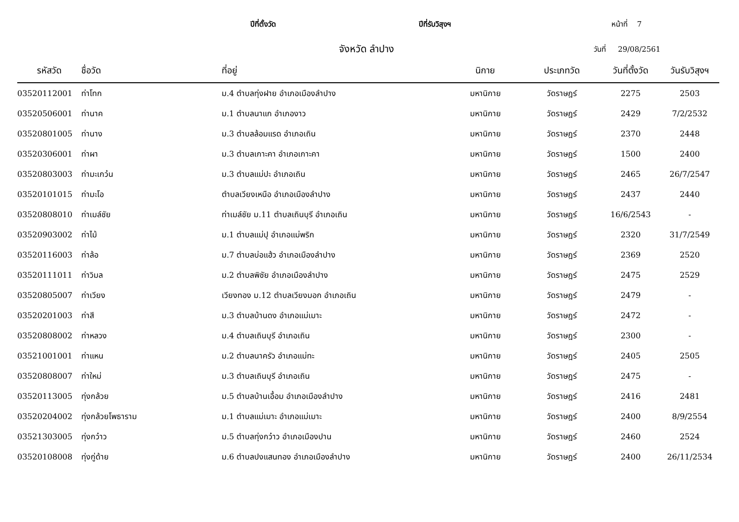ปีที่ตั้งวัด ปีที่รับวิสุงฯ หน้าที่ 7
จังหวัด ลำปาง วันที่ 29/08/2561
| รหัสวัด | ชื่อวัด | ที่อยู่ | นิกาย | ประเภทวัด | วันที่ตั้งวัด | วันรับวิสุงฯ |
| --- | --- | --- | --- | --- | --- | --- |
| 03520112001 | ท่าโทก | ม.4 ตำบลทุ่งฝาย อำเภอเมืองลำปาง | มหานิกาย | วัดราษฎร์ | 2275 | 2503 |
| 03520506001 | ท่านาค | ม.1 ตำบลนาแก อำเภองาว | มหานิกาย | วัดราษฎร์ | 2429 | 7/2/2532 |
| 03520801005 | ท่านาง | ม.3 ตำบลล้อมแรด อำเภอเถิน | มหานิกาย | วัดราษฎร์ | 2370 | 2448 |
| 03520306001 | ท่าผา | ม.3 ตำบลเกาะคา อำเภอเกาะคา | มหานิกาย | วัดราษฎร์ | 1500 | 2400 |
| 03520803003 | ท่ามะเกว๋น | ม.3 ตำบลแม่ปะ อำเภอเถิน | มหานิกาย | วัดราษฎร์ | 2465 | 26/7/2547 |
| 03520101015 | ท่ามะโอ | ตำบลเวียงเหนือ อำเภอเมืองลำปาง | มหานิกาย | วัดราษฎร์ | 2437 | 2440 |
| 03520808010 | ท่าเมล์ชัย | ท่าเมล์ชัย ม.11 ตำบลเถินบุรี อำเภอเถิน | มหานิกาย | วัดราษฎร์ | 16/6/2543 | - |
| 03520903002 | ท่าไม้ | ม.1 ตำบลแม่ปุ อำเภอแม่พริก | มหานิกาย | วัดราษฎร์ | 2320 | 31/7/2549 |
| 03520116003 | ท่าล้อ | ม.7 ตำบลบ่อแฮ้ว อำเภอเมืองลำปาง | มหานิกาย | วัดราษฎร์ | 2369 | 2520 |
| 03520111011 | ท่าวิมล | ม.2 ตำบลพิชัย อำเภอเมืองลำปาง | มหานิกาย | วัดราษฎร์ | 2475 | 2529 |
| 03520805007 | ท่าเวียง | เวียงทอง ม.12 ตำบลเวียงมอก อำเภอเถิน | มหานิกาย | วัดราษฎร์ | 2479 | - |
| 03520201003 | ท่าสี | ม.3 ตำบลบ้านดง อำเภอแม่เมาะ | มหานิกาย | วัดราษฎร์ | 2472 | - |
| 03520808002 | ท่าหลวง | ม.4 ตำบลเถินบุรี อำเภอเถิน | มหานิกาย | วัดราษฎร์ | 2300 | - |
| 03521001001 | ท่าแหน | ม.2 ตำบลนาครัว อำเภอแม่ทะ | มหานิกาย | วัดราษฎร์ | 2405 | 2505 |
| 03520808007 | ท่าใหม่ | ม.3 ตำบลเถินบุรี อำเภอเถิน | มหานิกาย | วัดราษฎร์ | 2475 | - |
| 03520113005 | ทุ่งกล้วย | ม.5 ตำบลบ้านเอื้อม อำเภอเมืองลำปาง | มหานิกาย | วัดราษฎร์ | 2416 | 2481 |
| 03520204002 | ทุ่งกล้วยโพธาราม | ม.1 ตำบลแม่เมาะ อำเภอแม่เมาะ | มหานิกาย | วัดราษฎร์ | 2400 | 8/9/2554 |
| 03521303005 | ทุ่งกว๋าว | ม.5 ตำบลทุ่งกว๋าว อำเภอเมืองปาน | มหานิกาย | วัดราษฎร์ | 2460 | 2524 |
| 03520108008 | ทุ่งกู่ด้าย | ม.6 ตำบลปงแสนทอง อำเภอเมืองลำปาง | มหานิกาย | วัดราษฎร์ | 2400 | 26/11/2534 |